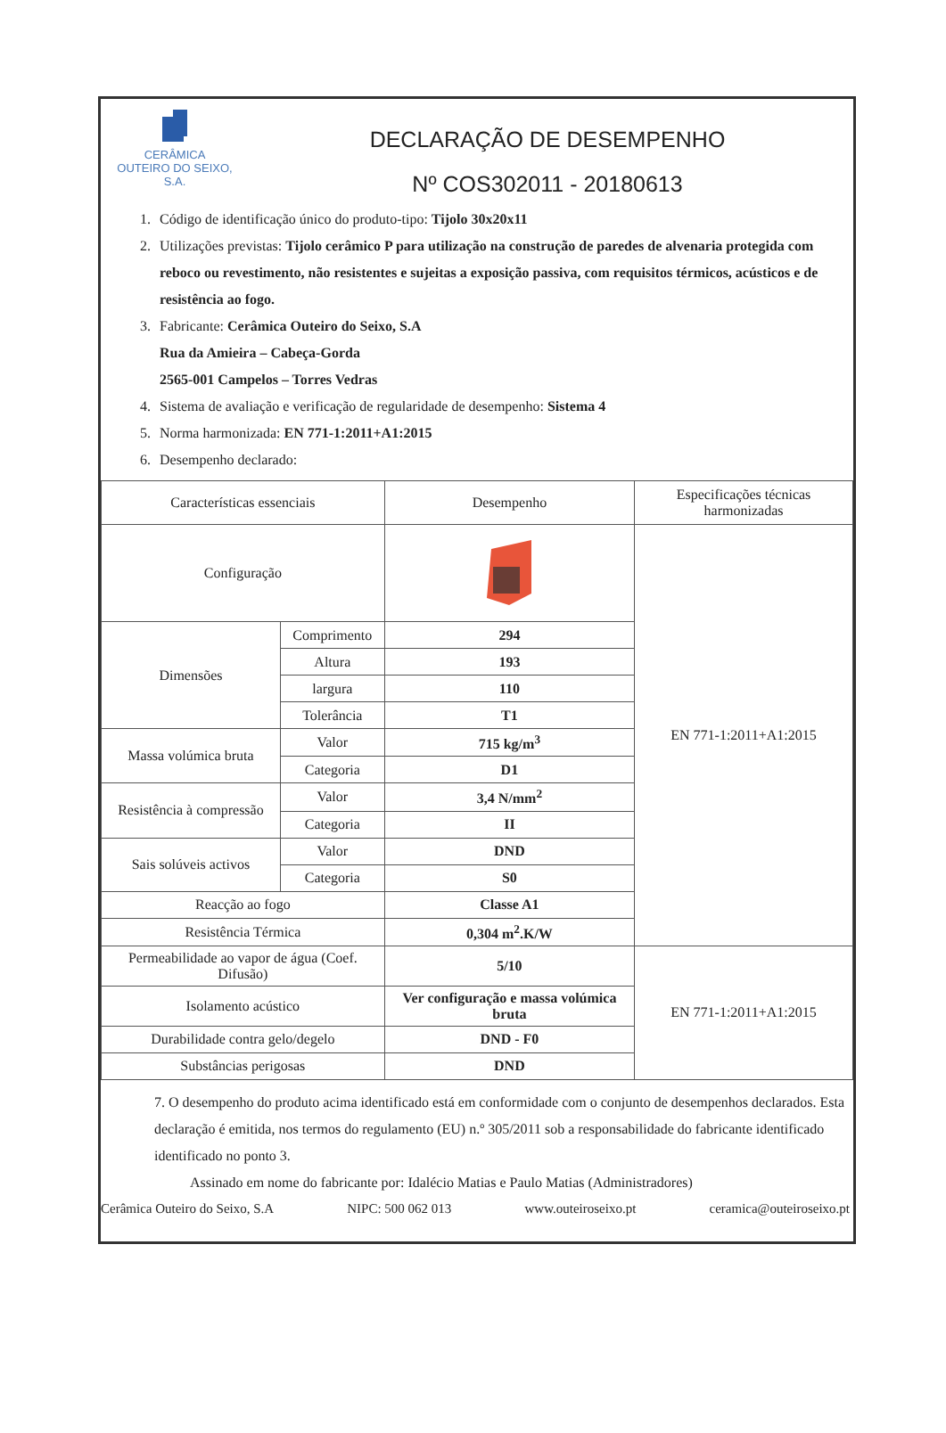CERÂMICA
OUTEIRO DO SEIXO, S.A.
DECLARAÇÃO DE DESEMPENHO
Nº COS302011 - 20180613
1. Código de identificação único do produto-tipo: Tijolo 30x20x11
2. Utilizações previstas: Tijolo cerâmico P para utilização na construção de paredes de alvenaria protegida com reboco ou revestimento, não resistentes e sujeitas a exposição passiva, com requisitos térmicos, acústicos e de resistência ao fogo.
3. Fabricante: Cerâmica Outeiro do Seixo, S.A
Rua da Amieira – Cabeça-Gorda
2565-001 Campelos – Torres Vedras
4. Sistema de avaliação e verificação de regularidade de desempenho: Sistema 4
5. Norma harmonizada: EN 771-1:2011+A1:2015
6. Desempenho declarado:
| Características essenciais | | Desempenho | Especificações técnicas harmonizadas |
| Configuração | | | EN 771-1:2011+A1:2015 |
| Dimensões | Comprimento | 294 | |
| | Altura | 193 | |
| | largura | 110 | |
| | Tolerância | T1 | |
| Massa volúmica bruta | Valor | 715 kg/m<sup>3</sup> | |
| | Categoria | D1 | |
| Resistência à compressão | Valor | 3,4 N/mm<sup>2</sup> | |
| | Categoria | II | |
| Sais solúveis activos | Valor | DND | |
| | Categoria | S0 | |
| Reacção ao fogo | | Classe A1 | |
| Resistência Térmica | | 0,304 m<sup>2</sup>.K/W | |
| Permeabilidade ao vapor de água (Coef. Difusão) | | 5/10 | EN 771-1:2011+A1:2015 |
| Isolamento acústico | | Ver configuração e massa volúmica bruta | |
| Durabilidade contra gelo/degelo | | DND - F0 | |
| Substâncias perigosas | | DND | |
7. O desempenho do produto acima identificado está em conformidade com o conjunto de desempenhos declarados. Esta declaração é emitida, nos termos do regulamento (EU) n.º 305/2011 sob a responsabilidade do fabricante identificado identificado no ponto 3.
Assinado em nome do fabricante por: Idalécio Matias e Paulo Matias (Administradores)
Cerâmica Outeiro do Seixo, S.A NIPC: 500 062 013 www.outeiroseixo.pt ceramica@outeiroseixo.pt